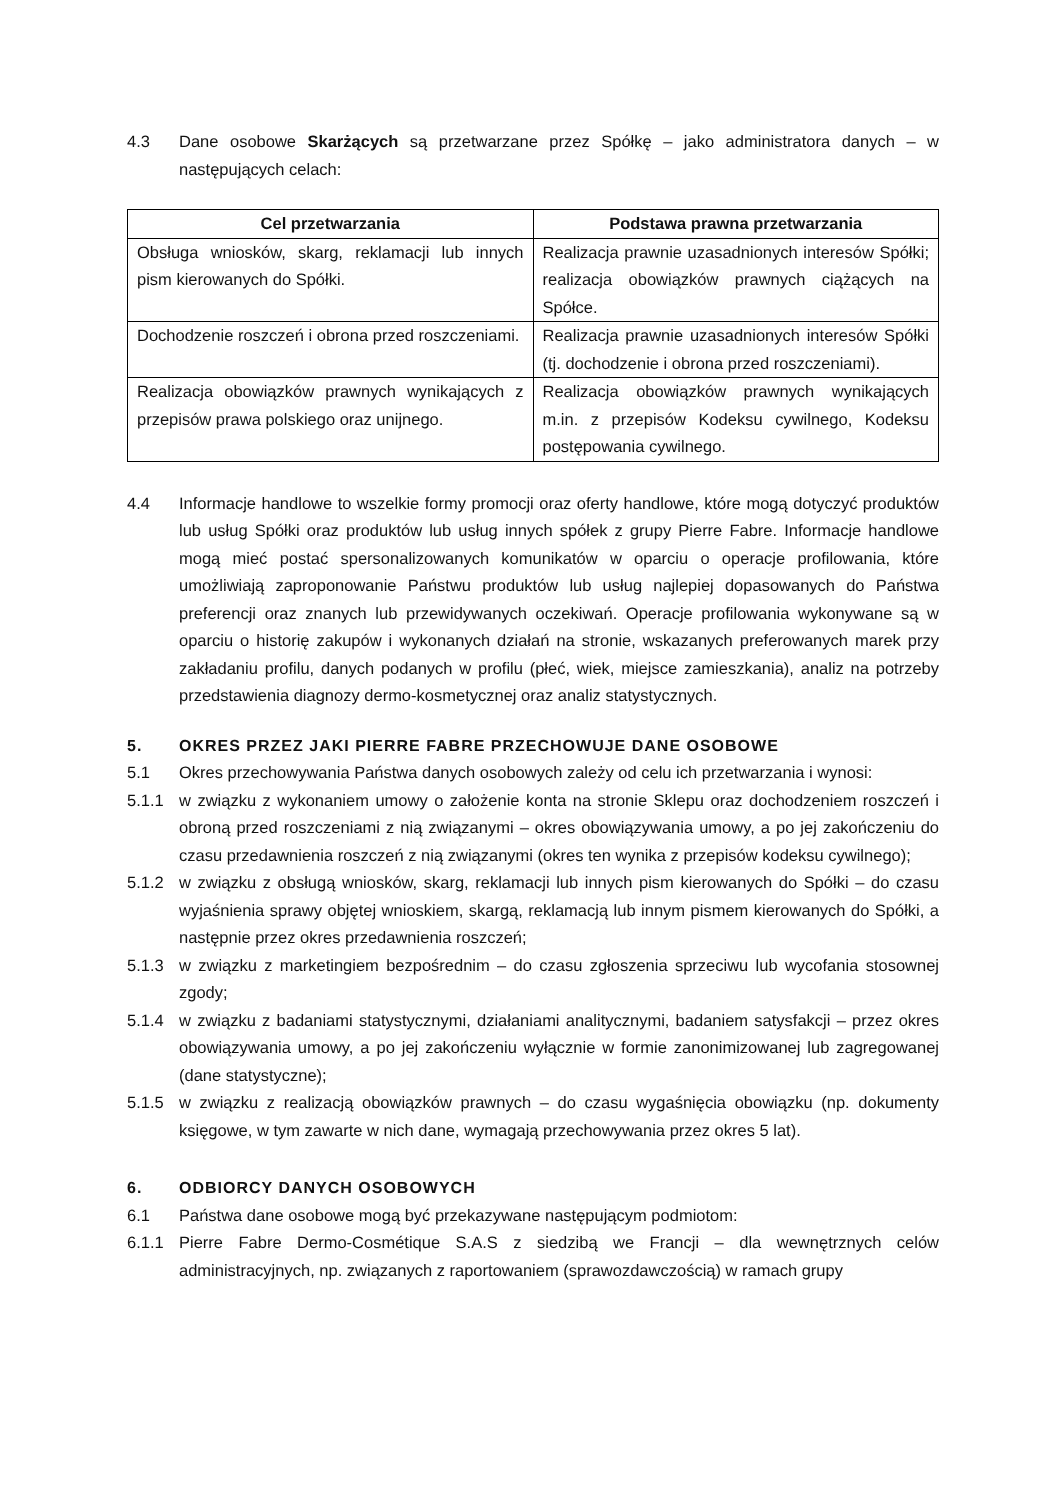4.3 Dane osobowe Skarżących są przetwarzane przez Spółkę – jako administratora danych – w następujących celach:
| Cel przetwarzania | Podstawa prawna przetwarzania |
| --- | --- |
| Obsługa wniosków, skarg, reklamacji lub innych pism kierowanych do Spółki. | Realizacja prawnie uzasadnionych interesów Spółki; realizacja obowiązków prawnych ciążących na Spółce. |
| Dochodzenie roszczeń i obrona przed roszczeniami. | Realizacja prawnie uzasadnionych interesów Spółki (tj. dochodzenie i obrona przed roszczeniami). |
| Realizacja obowiązków prawnych wynikających z przepisów prawa polskiego oraz unijnego. | Realizacja obowiązków prawnych wynikających m.in. z przepisów Kodeksu cywilnego, Kodeksu postępowania cywilnego. |
4.4 Informacje handlowe to wszelkie formy promocji oraz oferty handlowe, które mogą dotyczyć produktów lub usług Spółki oraz produktów lub usług innych spółek z grupy Pierre Fabre. Informacje handlowe mogą mieć postać spersonalizowanych komunikatów w oparciu o operacje profilowania, które umożliwiają zaproponowanie Państwu produktów lub usług najlepiej dopasowanych do Państwa preferencji oraz znanych lub przewidywanych oczekiwań. Operacje profilowania wykonywane są w oparciu o historię zakupów i wykonanych działań na stronie, wskazanych preferowanych marek przy zakładaniu profilu, danych podanych w profilu (płeć, wiek, miejsce zamieszkania), analiz na potrzeby przedstawienia diagnozy dermo-kosmetycznej oraz analiz statystycznych.
5. OKRES PRZEZ JAKI PIERRE FABRE PRZECHOWUJE DANE OSOBOWE
5.1 Okres przechowywania Państwa danych osobowych zależy od celu ich przetwarzania i wynosi:
5.1.1 w związku z wykonaniem umowy o założenie konta na stronie Sklepu oraz dochodzeniem roszczeń i obroną przed roszczeniami z nią związanymi – okres obowiązywania umowy, a po jej zakończeniu do czasu przedawnienia roszczeń z nią związanymi (okres ten wynika z przepisów kodeksu cywilnego);
5.1.2 w związku z obsługą wniosków, skarg, reklamacji lub innych pism kierowanych do Spółki – do czasu wyjaśnienia sprawy objętej wnioskiem, skargą, reklamacją lub innym pismem kierowanych do Spółki, a następnie przez okres przedawnienia roszczeń;
5.1.3 w związku z marketingiem bezpośrednim – do czasu zgłoszenia sprzeciwu lub wycofania stosownej zgody;
5.1.4 w związku z badaniami statystycznymi, działaniami analitycznymi, badaniem satysfakcji – przez okres obowiązywania umowy, a po jej zakończeniu wyłącznie w formie zanonimizowanej lub zagregowanej (dane statystyczne);
5.1.5 w związku z realizacją obowiązków prawnych – do czasu wygaśnięcia obowiązku (np. dokumenty księgowe, w tym zawarte w nich dane, wymagają przechowywania przez okres 5 lat).
6. ODBIORCY DANYCH OSOBOWYCH
6.1 Państwa dane osobowe mogą być przekazywane następującym podmiotom:
6.1.1 Pierre Fabre Dermo-Cosmétique S.A.S z siedzibą we Francji – dla wewnętrznych celów administracyjnych, np. związanych z raportowaniem (sprawozdawczością) w ramach grupy